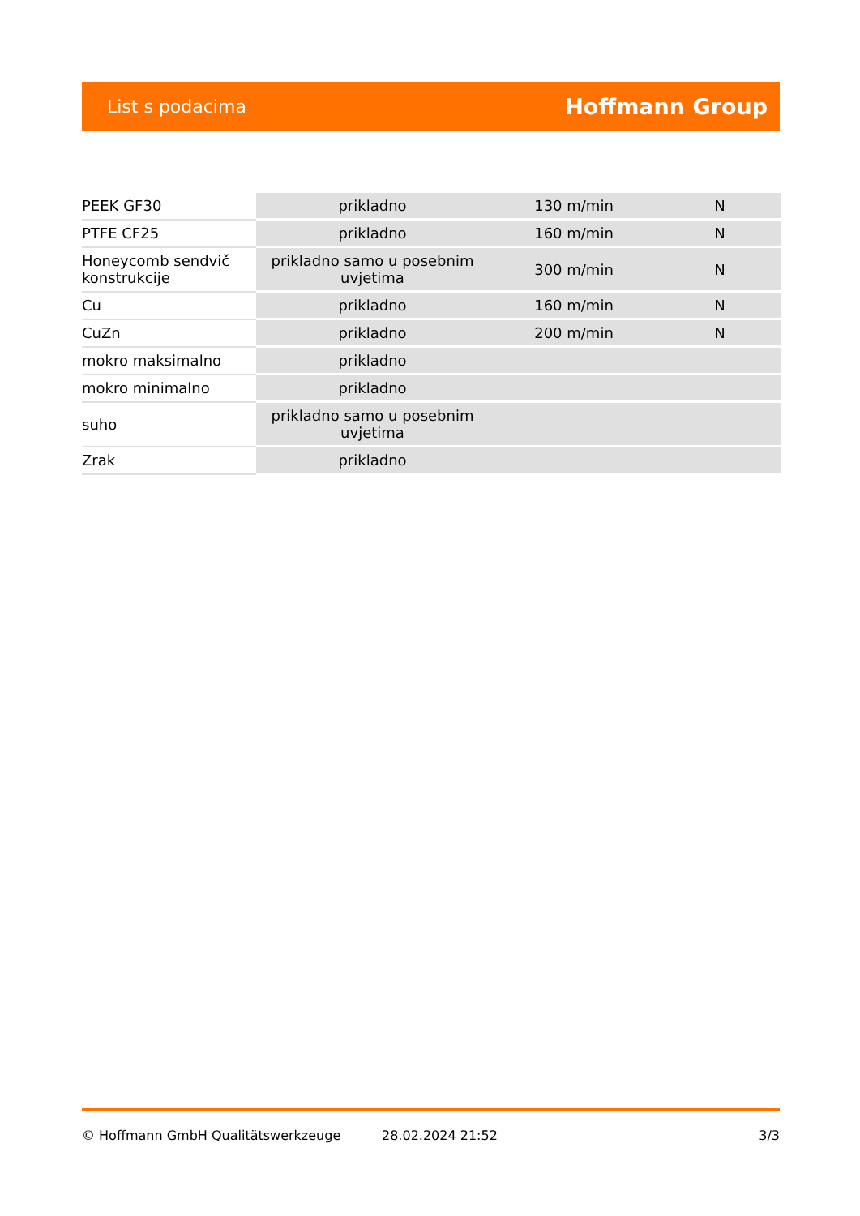List s podacima Hoffmann Group
| PEEK GF30 | prikladno | 130 m/min | N |
| PTFE CF25 | prikladno | 160 m/min | N |
| Honeycomb sendvič konstrukcije | prikladno samo u posebnim uvjetima | 300 m/min | N |
| Cu | prikladno | 160 m/min | N |
| CuZn | prikladno | 200 m/min | N |
| mokro maksimalno | prikladno | | |
| mokro minimalno | prikladno | | |
| suho | prikladno samo u posebnim uvjetima | | |
| Zrak | prikladno | | |
© Hoffmann GmbH Qualitätswerkzeuge 28.02.2024 21:52 3/3